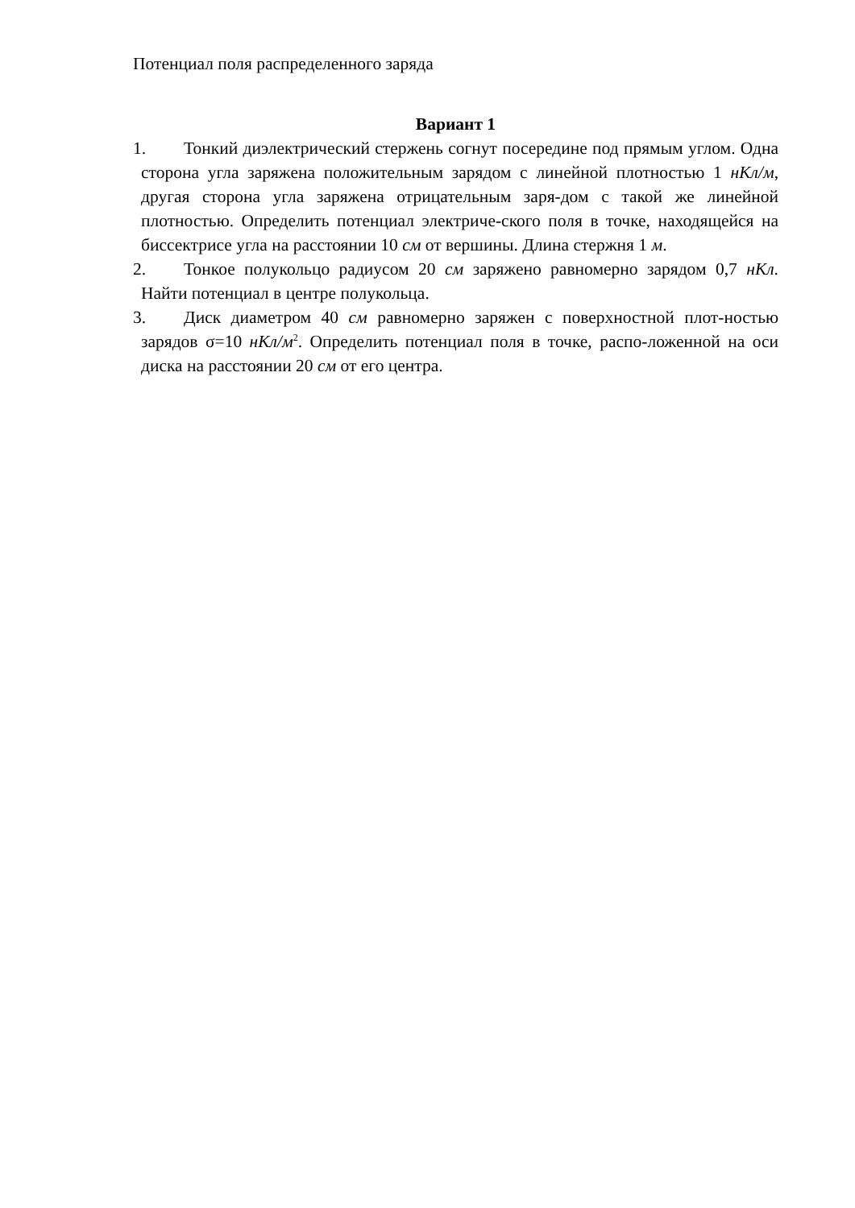Потенциал поля распределенного заряда
Вариант 1
1. Тонкий диэлектрический стержень согнут посередине под прямым углом. Одна сторона угла заряжена положительным зарядом с линейной плотностью 1 нКл/м, другая сторона угла заряжена отрицательным заря-дом с такой же линейной плотностью. Определить потенциал электриче-ского поля в точке, находящейся на биссектрисе угла на расстоянии 10 см от вершины. Длина стержня 1 м.
2. Тонкое полукольцо радиусом 20 см заряжено равномерно зарядом 0,7 нКл. Найти потенциал в центре полукольца.
3. Диск диаметром 40 см равномерно заряжен с поверхностной плот-ностью зарядов σ=10 нКл/м<sup>2</sup>. Определить потенциал поля в точке, распо-ложенной на оси диска на расстоянии 20 см от его центра.